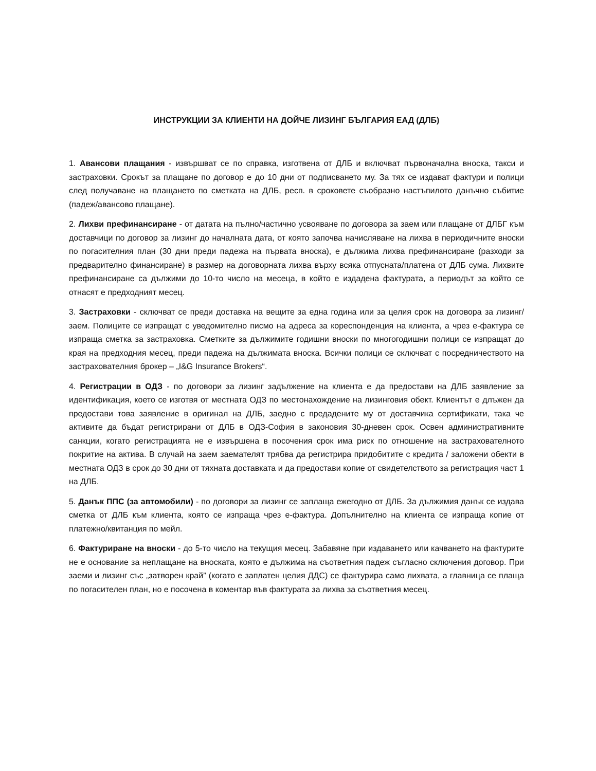ИНСТРУКЦИИ ЗА КЛИЕНТИ НА ДОЙЧЕ ЛИЗИНГ БЪЛГАРИЯ ЕАД (ДЛБ)
1. Авансови плащания - извършват се по справка, изготвена от ДЛБ и включват първоначална вноска, такси и застраховки. Срокът за плащане по договор е до 10 дни от подписването му. За тях се издават фактури и полици след получаване на плащането по сметката на ДЛБ, респ. в сроковете съобразно настъпилото данъчно събитие (падеж/авансово плащане).
2. Лихви префинансиране - от датата на пълно/частично усвояване по договора за заем или плащане от ДЛБГ към доставчици по договор за лизинг до началната дата, от която започва начисляване на лихва в периодичните вноски по погасителния план (30 дни преди падежа на първата вноска), е дължима лихва префинансиране (разходи за предварително финансиране) в размер на договорната лихва върху всяка отпусната/платена от ДЛБ сума. Лихвите префинансиране са дължими до 10-то число на месеца, в който е издадена фактурата, а периодът за който се отнасят е предходният месец.
3. Застраховки - сключват се преди доставка на вещите за една година или за целия срок на договора за лизинг/заем. Полиците се изпращат с уведомително писмо на адреса за кореспонденция на клиента, а чрез е-фактура се изпраща сметка за застраховка. Сметките за дължимите годишни вноски по многогодишни полици се изпращат до края на предходния месец, преди падежа на дължимата вноска. Всички полици се сключват с посредничеството на застрахователния брокер – „I&G Insurance Brokers“.
4. Регистрации в ОДЗ - по договори за лизинг задължение на клиента е да предостави на ДЛБ заявление за идентификация, което се изготвя от местната ОДЗ по местонахождение на лизинговия обект. Клиентът е длъжен да предостави това заявление в оригинал на ДЛБ, заедно с предадените му от доставчика сертификати, така че активите да бъдат регистрирани от ДЛБ в ОДЗ-София в законовия 30-дневен срок. Освен административните санкции, когато регистрацията не е извършена в посочения срок има риск по отношение на застрахователното покритие на актива. В случай на заем заемателят трябва да регистрира придобитите с кредита / заложени обекти в местната ОДЗ в срок до 30 дни от тяхната доставката и да предостави копие от свидетелството за регистрация част 1 на ДЛБ.
5. Данък ППС (за автомобили) - по договори за лизинг се заплаща ежегодно от ДЛБ. За дължимия данък се издава сметка от ДЛБ към клиента, която се изпраща чрез е-фактура. Допълнително на клиента се изпраща копие от платежно/квитанция по мейл.
6. Фактуриране на вноски - до 5-то число на текущия месец. Забавяне при издаването или качването на фактурите не е основание за неплащане на вноската, която е дължима на съответния падеж съгласно сключения договор. При заеми и лизинг със „затворен край” (когато е заплатен целия ДДС) се фактурира само лихвата, а главница се плаща по погасителен план, но е посочена в коментар във фактурата за лихва за съответния месец.